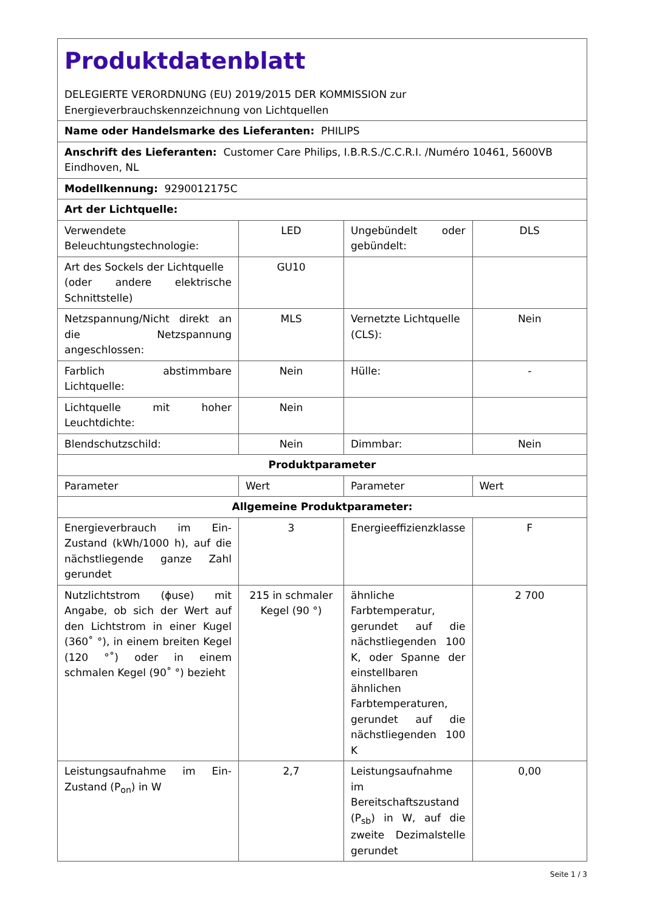| Produktdatenblatt DELEGIERTE VERORDNUNG (EU) 2019/2015 DER KOMMISSION zur Energieverbrauchskennzeichnung von Lichtquellen | | | |
| Name oder Handelsmarke des Lieferanten: PHILIPS | | | |
| Anschrift des Lieferanten: Customer Care Philips, I.B.R.S./C.C.R.I. /Numéro 10461, 5600VB Eindhoven, NL | | | |
| Modellkennung: 9290012175C | | | |
| Art der Lichtquelle: | | | |
| Verwendete Beleuchtungstechnologie: | LED | Ungebündelt oder gebündelt: | DLS |
| Art des Sockels der Lichtquelle (oder andere elektrische Schnittstelle) | GU10 | | |
| Netzspannung/Nicht direkt an die Netzspannung angeschlossen: | MLS | Vernetzte Lichtquelle (CLS): | Nein |
| Farblich abstimmbare Lichtquelle: | Nein | Hülle: | - |
| Lichtquelle mit hoher Leuchtdichte: | Nein | | |
| Blendschutzschild: | Nein | Dimmbar: | Nein |
| Produktparameter | | | |
| Parameter | Wert | Parameter | Wert |
| Allgemeine Produktparameter: | | | |
| Energieverbrauch im Ein-Zustand (kWh/1000 h), auf die nächstliegende ganze Zahl gerundet | 3 | Energieeffizienzklasse | F |
| Nutzlichtstrom (ɸuse) mit Angabe, ob sich der Wert auf den Lichtstrom in einer Kugel (360˚ °), in einem breiten Kegel (120 °˚) oder in einem schmalen Kegel (90˚ °) bezieht | 215 in schmaler Kegel (90 °) | ähnliche Farbtemperatur, gerundet auf die nächstliegenden 100 K, oder Spanne der einstellbaren ähnlichen Farbtemperaturen, gerundet auf die nächstliegenden 100 K | 2 700 |
| Leistungsaufnahme im Ein-Zustand (P<sub>on</sub>) in W | 2,7 | Leistungsaufnahme im Bereitschaftszustand (P<sub>sb</sub>) in W, auf die zweite Dezimalstelle gerundet | 0,00 |
Seite 1 / 3